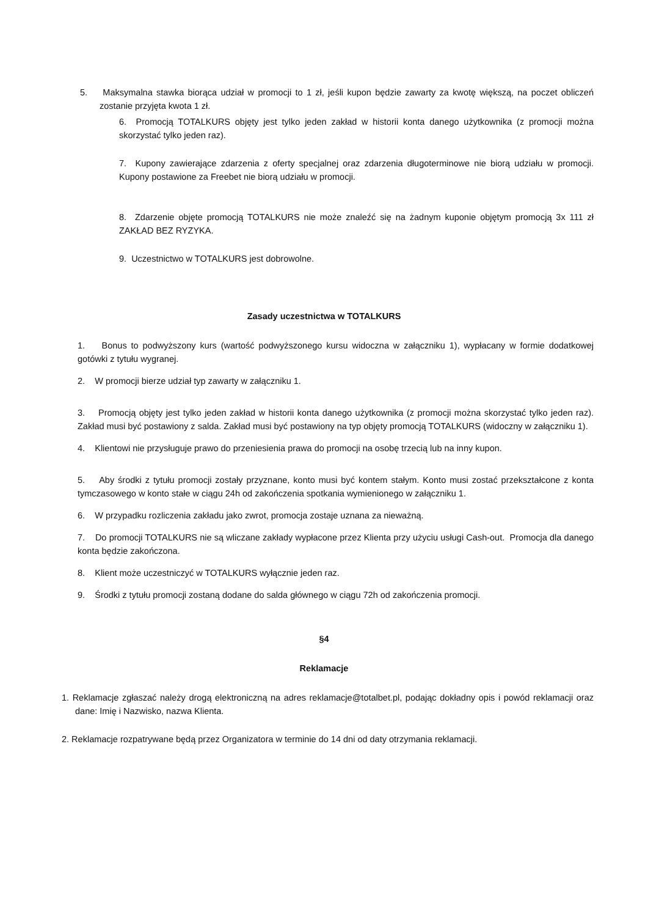5. Maksymalna stawka biorąca udział w promocji to 1 zł, jeśli kupon będzie zawarty za kwotę większą, na poczet obliczeń zostanie przyjęta kwota 1 zł.
6. Promocją TOTALKURS objęty jest tylko jeden zakład w historii konta danego użytkownika (z promocji można skorzystać tylko jeden raz).
7. Kupony zawierające zdarzenia z oferty specjalnej oraz zdarzenia długoterminowe nie biorą udziału w promocji. Kupony postawione za Freebet nie biorą udziału w promocji.
8. Zdarzenie objęte promocją TOTALKURS nie może znaleźć się na żadnym kuponie objętym promocją 3x 111 zł ZAKŁAD BEZ RYZYKA.
9. Uczestnictwo w TOTALKURS jest dobrowolne.
Zasady uczestnictwa w TOTALKURS
1. Bonus to podwyższony kurs (wartość podwyższonego kursu widoczna w załączniku 1), wypłacany w formie dodatkowej gotówki z tytułu wygranej.
2. W promocji bierze udział typ zawarty w załączniku 1.
3. Promocją objęty jest tylko jeden zakład w historii konta danego użytkownika (z promocji można skorzystać tylko jeden raz). Zakład musi być postawiony z salda. Zakład musi być postawiony na typ objęty promocją TOTALKURS (widoczny w załączniku 1).
4. Klientowi nie przysługuje prawo do przeniesienia prawa do promocji na osobę trzecią lub na inny kupon.
5. Aby środki z tytułu promocji zostały przyznane, konto musi być kontem stałym. Konto musi zostać przekształcone z konta tymczasowego w konto stałe w ciągu 24h od zakończenia spotkania wymienionego w załączniku 1.
6. W przypadku rozliczenia zakładu jako zwrot, promocja zostaje uznana za nieważną.
7. Do promocji TOTALKURS nie są wliczane zakłady wypłacone przez Klienta przy użyciu usługi Cash-out. Promocja dla danego konta będzie zakończona.
8. Klient może uczestniczyć w TOTALKURS wyłącznie jeden raz.
9. Środki z tytułu promocji zostaną dodane do salda głównego w ciągu 72h od zakończenia promocji.
§4
Reklamacje
1. Reklamacje zgłaszać należy drogą elektroniczną na adres reklamacje@totalbet.pl, podając dokładny opis i powód reklamacji oraz dane: Imię i Nazwisko, nazwa Klienta.
2. Reklamacje rozpatrywane będą przez Organizatora w terminie do 14 dni od daty otrzymania reklamacji.